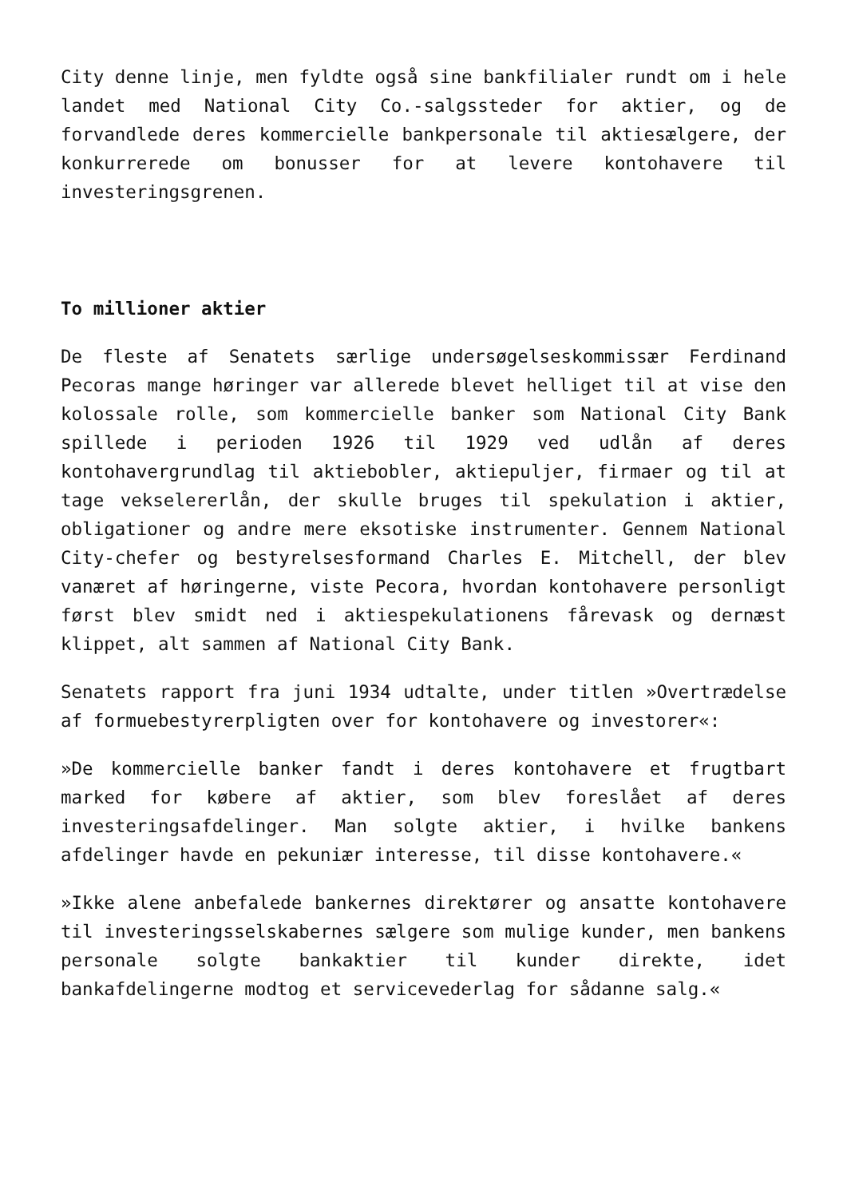City denne linje, men fyldte også sine bankfilialer rundt om i hele landet med National City Co.-salgssteder for aktier, og de forvandlede deres kommercielle bankpersonale til aktiesælgere, der konkurrerede om bonusser for at levere kontohavere til investeringsgrenen.
To millioner aktier
De fleste af Senatets særlige undersøgelseskommissær Ferdinand Pecoras mange høringer var allerede blevet helliget til at vise den kolossale rolle, som kommercielle banker som National City Bank spillede i perioden 1926 til 1929 ved udlån af deres kontohavergrundlag til aktiebobler, aktiepuljer, firmaer og til at tage vekselererlån, der skulle bruges til spekulation i aktier, obligationer og andre mere eksotiske instrumenter. Gennem National City-chefer og bestyrelsesformand Charles E. Mitchell, der blev vanæret af høringerne, viste Pecora, hvordan kontohavere personligt først blev smidt ned i aktiespekulationens fårevask og dernæst klippet, alt sammen af National City Bank.
Senatets rapport fra juni 1934 udtalte, under titlen »Overtrædelse af formuebestyrerpligten over for kontohavere og investorer«:
»De kommercielle banker fandt i deres kontohavere et frugtbart marked for købere af aktier, som blev foreslået af deres investeringsafdelinger. Man solgte aktier, i hvilke bankens afdelinger havde en pekuniær interesse, til disse kontohavere.«
»Ikke alene anbefalede bankernes direktører og ansatte kontohavere til investeringsselskabernes sælgere som mulige kunder, men bankens personale solgte bankaktier til kunder direkte, idet bankafdelingerne modtog et servicevederlag for sådanne salg.«